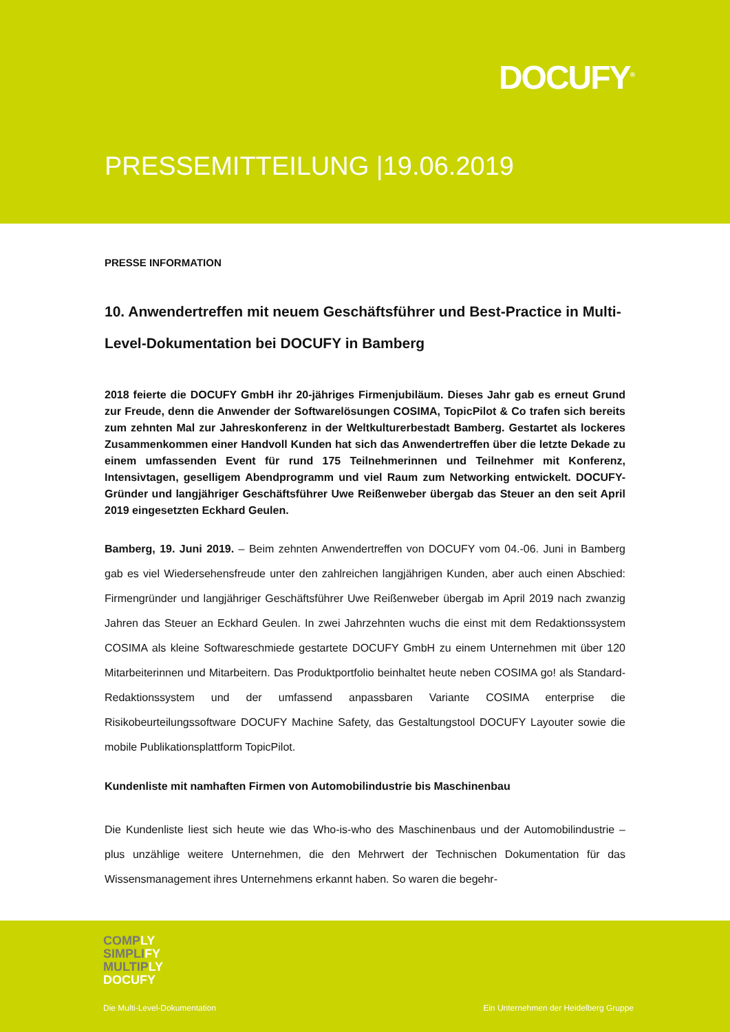DOCUFY<sup>®</sup>
PRESSEMITTEILUNG |19.06.2019
PRESSE INFORMATION
10. Anwendertreffen mit neuem Geschäftsführer und Best-Practice in Multi-Level-Dokumentation bei DOCUFY in Bamberg
2018 feierte die DOCUFY GmbH ihr 20-jähriges Firmenjubiläum. Dieses Jahr gab es erneut Grund zur Freude, denn die Anwender der Softwarelösungen COSIMA, TopicPilot & Co trafen sich bereits zum zehnten Mal zur Jahreskonferenz in der Weltkulturerbestadt Bamberg. Gestartet als lockeres Zusammenkommen einer Handvoll Kunden hat sich das Anwendertreffen über die letzte Dekade zu einem umfassenden Event für rund 175 Teilnehmerinnen und Teilnehmer mit Konferenz, Intensivtagen, geselligem Abendprogramm und viel Raum zum Networking entwickelt. DOCUFY-Gründer und langjähriger Geschäftsführer Uwe Reißenweber übergab das Steuer an den seit April 2019 eingesetzten Eckhard Geulen.
Bamberg, 19. Juni 2019. – Beim zehnten Anwendertreffen von DOCUFY vom 04.-06. Juni in Bamberg gab es viel Wiedersehensfreude unter den zahlreichen langjährigen Kunden, aber auch einen Abschied: Firmengründer und langjähriger Geschäftsführer Uwe Reißenweber übergab im April 2019 nach zwanzig Jahren das Steuer an Eckhard Geulen. In zwei Jahrzehnten wuchs die einst mit dem Redaktionssystem COSIMA als kleine Softwareschmiede gestartete DOCUFY GmbH zu einem Unternehmen mit über 120 Mitarbeiterinnen und Mitarbeitern. Das Produktportfolio beinhaltet heute neben COSIMA go! als Standard-Redaktionssystem und der umfassend anpassbaren Variante COSIMA enterprise die Risikobeurteilungssoftware DOCUFY Machine Safety, das Gestaltungstool DOCUFY Layouter sowie die mobile Publikationsplattform TopicPilot.
Kundenliste mit namhaften Firmen von Automobilindustrie bis Maschinenbau
Die Kundenliste liest sich heute wie das Who-is-who des Maschinenbaus und der Automobilindustrie – plus unzählige weitere Unternehmen, die den Mehrwert der Technischen Dokumentation für das Wissensmanagement ihres Unternehmens erkannt haben. So waren die begehr-
COMPLY
SIMPLIFY
MULTIPLY
DOCUFY
Die Multi-Level-Dokumentation
Ein Unternehmen der Heidelberg Gruppe